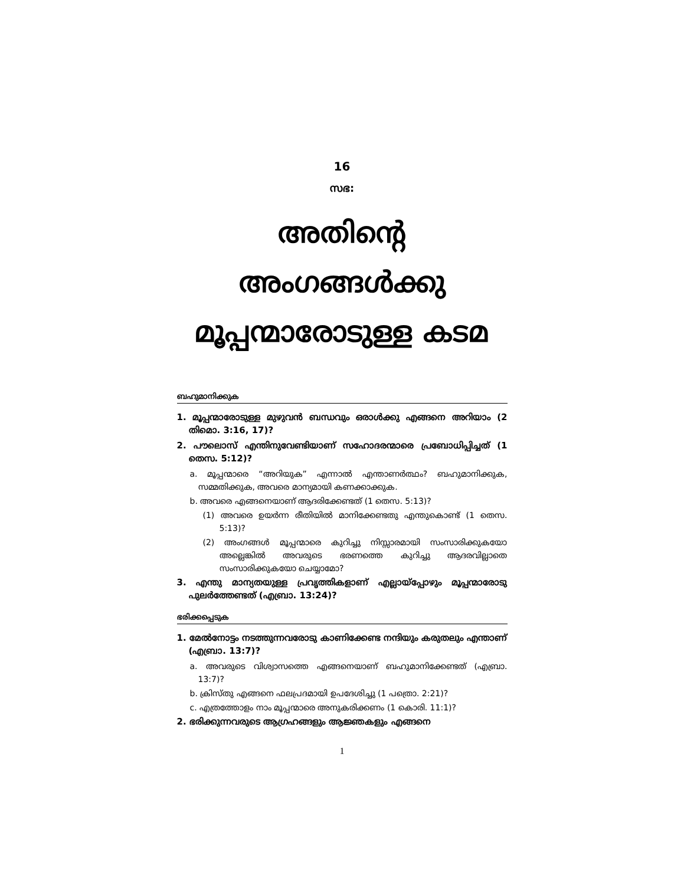16
സഭ:
അതിന്റെ
അംഗങ്ങൾക്കു
മൂപ്പന്മാരോടുള്ള കടമ
ബഹുമാനിക്കുക
1. മൂപ്പന്മാരോടുള്ള മുഴുവൻ ബന്ധവും ഒരാൾക്കു എങ്ങനെ അറിയാം (2 തിമൊ. 3:16, 17)?
2. പൗലൊസ് എന്തിനുവേണ്ടിയാണ് സഹോദരന്മാരെ പ്രബോധിപ്പിച്ചത് (1 തെസ. 5:12)?
a. മൂപ്പന്മാരെ “അറിയുക” എന്നാൽ എന്താണർത്ഥം? ബഹുമാനിക്കുക, സമ്മതിക്കുക, അവരെ മാന്യമായി കണക്കാക്കുക.
b. അവരെ എങ്ങനെയാണ് ആദരിക്കേണ്ടത് (1 തെസ. 5:13)?
(1) അവരെ ഉയർന്ന രീതിയിൽ മാനിക്കേണ്ടതു എന്തുകൊണ്ട് (1 തെസ. 5:13)?
(2) അംഗങ്ങൾ മൂപ്പന്മാരെ കുറിച്ചു നിസ്സാരമായി സംസാരിക്കുകയോ അല്ലെങ്കിൽ അവരുടെ ഭരണത്തെ കുറിച്ചു ആദരവില്ലാതെ സംസാരിക്കുകയോ ചെയ്യാമോ?
3. എന്തു മാന്യതയുള്ള പ്രവൃത്തികളാണ് എല്ലായ്പ്പോഴും മൂപ്പന്മാരോടു പുലർത്തേണ്ടത് (എബ്രാ. 13:24)?
ഭരിക്കപ്പെടുക
1. മേൽനോട്ടം നടത്തുന്നവരോടു കാണിക്കേണ്ട നന്ദിയും കരുതലും എന്താണ് (എബ്രാ. 13:7)?
a. അവരുടെ വിശ്വാസത്തെ എങ്ങനെയാണ് ബഹുമാനിക്കേണ്ടത് (എബ്രാ. 13:7)?
b. ക്രിസ്തു എങ്ങനെ ഫലപ്രദമായി ഉപദേശിച്ചു (1 പത്രൊ. 2:21)?
c. എത്രത്തോളം നാം മൂപ്പന്മാരെ അനുകരിക്കണം (1 കൊരി. 11:1)?
2. ഭരിക്കുന്നവരുടെ ആഗ്രഹങ്ങളും ആജ്ഞകളും എങ്ങനെ
1